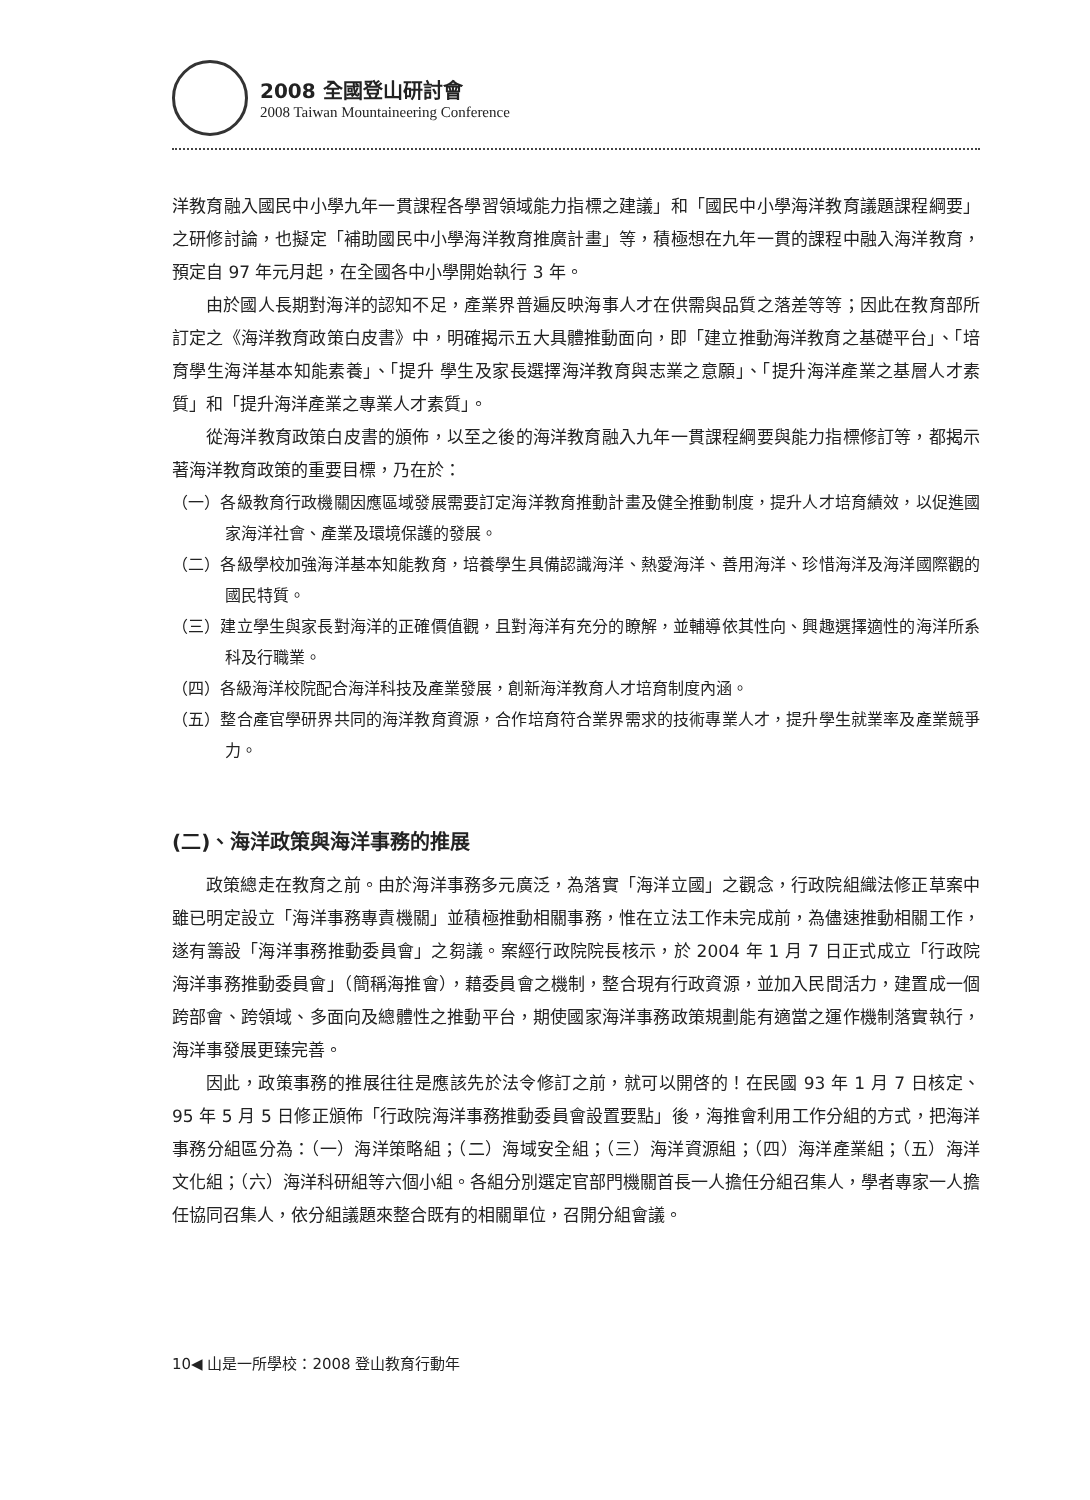2008 全國登山研討會
2008 Taiwan Mountaineering Conference
洋教育融入國民中小學九年一貫課程各學習領域能力指標之建議」和「國民中小學海洋教育議題課程綱要」之研修討論，也擬定「補助國民中小學海洋教育推廣計畫」等，積極想在九年一貫的課程中融入海洋教育，預定自 97 年元月起，在全國各中小學開始執行 3 年。
由於國人長期對海洋的認知不足，產業界普遍反映海事人才在供需與品質之落差等等；因此在教育部所訂定之《海洋教育政策白皮書》中，明確揭示五大具體推動面向，即「建立推動海洋教育之基礎平台」、「培育學生海洋基本知能素養」、「提升 學生及家長選擇海洋教育與志業之意願」、「提升海洋產業之基層人才素質」和「提升海洋產業之專業人才素質」。
從海洋教育政策白皮書的頒佈，以至之後的海洋教育融入九年一貫課程綱要與能力指標修訂等，都揭示著海洋教育政策的重要目標，乃在於：
（一）各級教育行政機關因應區域發展需要訂定海洋教育推動計畫及健全推動制度，提升人才培育績效，以促進國家海洋社會、產業及環境保護的發展。
（二）各級學校加強海洋基本知能教育，培養學生具備認識海洋、熱愛海洋、善用海洋、珍惜海洋及海洋國際觀的國民特質。
（三）建立學生與家長對海洋的正確價值觀，且對海洋有充分的瞭解，並輔導依其性向、興趣選擇適性的海洋所系科及行職業。
（四）各級海洋校院配合海洋科技及產業發展，創新海洋教育人才培育制度內涵。
（五）整合產官學研界共同的海洋教育資源，合作培育符合業界需求的技術專業人才，提升學生就業率及產業競爭力。
(二)、海洋政策與海洋事務的推展
政策總走在教育之前。由於海洋事務多元廣泛，為落實「海洋立國」之觀念，行政院組織法修正草案中雖已明定設立「海洋事務專責機關」並積極推動相關事務，惟在立法工作未完成前，為儘速推動相關工作，遂有籌設「海洋事務推動委員會」之芻議。案經行政院院長核示，於 2004 年 1 月 7 日正式成立「行政院海洋事務推動委員會」（簡稱海推會），藉委員會之機制，整合現有行政資源，並加入民間活力，建置成一個跨部會、跨領域、多面向及總體性之推動平台，期使國家海洋事務政策規劃能有適當之運作機制落實執行，海洋事發展更臻完善。
因此，政策事務的推展往往是應該先於法令修訂之前，就可以開啓的！在民國 93 年 1 月 7 日核定、95 年 5 月 5 日修正頒佈「行政院海洋事務推動委員會設置要點」後，海推會利用工作分組的方式，把海洋事務分組區分為：（一）海洋策略組；（二）海域安全組；（三）海洋資源組；（四）海洋產業組；（五）海洋文化組；（六）海洋科研組等六個小組。各組分別選定官部門機關首長一人擔任分組召集人，學者專家一人擔任協同召集人，依分組議題來整合既有的相關單位，召開分組會議。
10◀ 山是一所學校：2008 登山教育行動年